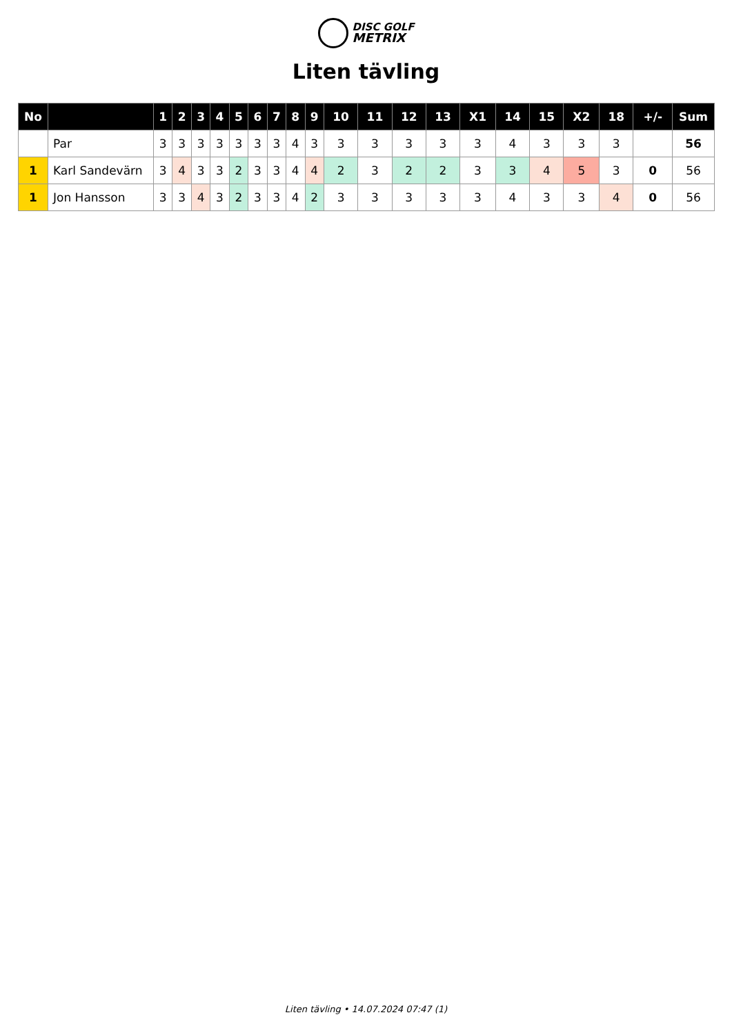DISC GOLF
METRIX
Liten tävling
| No | | 1 | 2 | 3 | 4 | 5 | 6 | 7 | 8 | 9 | 10 | 11 | 12 | 13 | X1 | 14 | 15 | X2 | 18 | +/- | Sum |
| --- | --- | --- | --- | --- | --- | --- | --- | --- | --- | --- | --- | --- | --- | --- | --- | --- | --- | --- | --- | --- | --- |
| | Par | 3 | 3 | 3 | 3 | 3 | 3 | 3 | 4 | 3 | 3 | 3 | 3 | 3 | 3 | 4 | 3 | 3 | 3 | | 56 |
| 1 | Karl Sandevärn | 3 | 4 | 3 | 3 | 2 | 3 | 3 | 4 | 4 | 2 | 3 | 2 | 2 | 3 | 3 | 4 | 5 | 3 | 0 | 56 |
| 1 | Jon Hansson | 3 | 3 | 4 | 3 | 2 | 3 | 3 | 4 | 2 | 3 | 3 | 3 | 3 | 3 | 4 | 3 | 3 | 4 | 0 | 56 |
Liten tävling • 14.07.2024 07:47 (1)